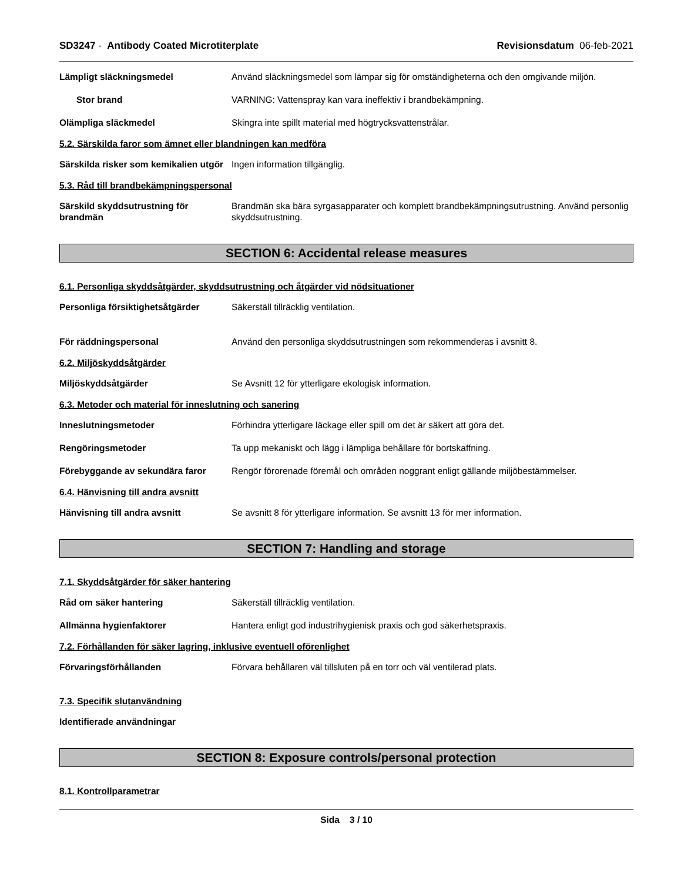SD3247 - Antibody Coated Microtiterplate Revisionsdatum 06-feb-2021
Lämpligt släckningsmedel Använd släckningsmedel som lämpar sig för omständigheterna och den omgivande miljön.
Stor brand VARNING: Vattenspray kan vara ineffektiv i brandbekämpning.
Olämpliga släckmedel Skingra inte spillt material med högtrycksvattenstrålar.
5.2. Särskilda faror som ämnet eller blandningen kan medföra
Särskilda risker som kemikalien utgör
Ingen information tillgänglig.
5.3. Råd till brandbekämpningspersonal
Särskild skyddsutrustning för brandmän
Brandmän ska bära syrgasapparater och komplett brandbekämpningsutrustning. Använd personlig skyddsutrustning.
SECTION 6: Accidental release measures
6.1. Personliga skyddsåtgärder, skyddsutrustning och åtgärder vid nödsituationer
Personliga försiktighetsåtgärder
Säkerställ tillräcklig ventilation.
För räddningspersonal Använd den personliga skyddsutrustningen som rekommenderas i avsnitt 8.
6.2. Miljöskyddsåtgärder
Miljöskyddsåtgärder Se Avsnitt 12 för ytterligare ekologisk information.
6.3. Metoder och material för inneslutning och sanering
Inneslutningsmetoder Förhindra ytterligare läckage eller spill om det är säkert att göra det.
Rengöringsmetoder Ta upp mekaniskt och lägg i lämpliga behållare för bortskaffning.
Förebyggande av sekundära faror Rengör förorenade föremål och områden noggrant enligt gällande miljöbestämmelser.
6.4. Hänvisning till andra avsnitt
Hänvisning till andra avsnitt Se avsnitt 8 för ytterligare information. Se avsnitt 13 för mer information.
SECTION 7: Handling and storage
7.1. Skyddsåtgärder för säker hantering
Råd om säker hantering Säkerställ tillräcklig ventilation.
Allmänna hygienfaktorer Hantera enligt god industrihygienisk praxis och god säkerhetspraxis.
7.2. Förhållanden för säker lagring, inklusive eventuell oförenlighet
Förvaringsförhållanden Förvara behållaren väl tillsluten på en torr och väl ventilerad plats.
7.3. Specifik slutanvändning
Identifierade användningar
SECTION 8: Exposure controls/personal protection
8.1. Kontrollparametrar
Sida 3 / 10